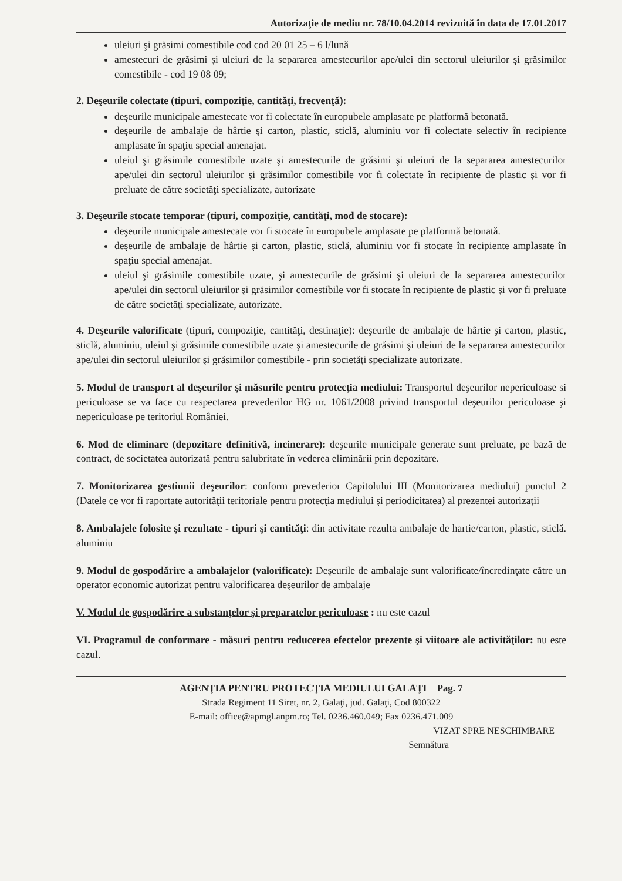Autorizaţie de mediu nr. 78/10.04.2014 revizuită în data de 17.01.2017
uleiuri şi grăsimi comestibile cod cod 20 01 25 – 6 l/lună
amestecuri de grăsimi şi uleiuri de la separarea amestecurilor ape/ulei din sectorul uleiurilor şi grăsimilor comestibile - cod 19 08 09;
2. Deşeurile colectate (tipuri, compoziţie, cantităţi, frecvenţă):
deşeurile municipale amestecate vor fi colectate în europubele amplasate pe platformă betonată.
deşeurile de ambalaje de hârtie şi carton, plastic, sticlă, aluminiu vor fi colectate selectiv în recipiente amplasate în spaţiu special amenajat.
uleiul şi grăsimile comestibile uzate şi amestecurile de grăsimi şi uleiuri de la separarea amestecurilor ape/ulei din sectorul uleiurilor şi grăsimilor comestibile vor fi colectate în recipiente de plastic şi vor fi preluate de către societăţi specializate, autorizate
3. Deşeurile stocate temporar (tipuri, compoziţie, cantităţi, mod de stocare):
deşeurile municipale amestecate vor fi stocate în europubele amplasate pe platformă betonată.
deşeurile de ambalaje de hârtie şi carton, plastic, sticlă, aluminiu vor fi stocate în recipiente amplasate în spaţiu special amenajat.
uleiul şi grăsimile comestibile uzate, şi amestecurile de grăsimi şi uleiuri de la separarea amestecurilor ape/ulei din sectorul uleiurilor şi grăsimilor comestibile vor fi stocate în recipiente de plastic şi vor fi preluate de către societăţi specializate, autorizate.
4. Deşeurile valorificate (tipuri, compoziţie, cantităţi, destinaţie): deşeurile de ambalaje de hârtie şi carton, plastic, sticlă, aluminiu, uleiul şi grăsimile comestibile uzate şi amestecurile de grăsimi şi uleiuri de la separarea amestecurilor ape/ulei din sectorul uleiurilor şi grăsimilor comestibile - prin societăţi specializate autorizate.
5. Modul de transport al deşeurilor şi măsurile pentru protecţia mediului: Transportul deşeurilor nepericuloase si periculoase se va face cu respectarea prevederilor HG nr. 1061/2008 privind transportul deşeurilor periculoase şi nepericuloase pe teritoriul României.
6. Mod de eliminare (depozitare definitivă, incinerare): deşeurile municipale generate sunt preluate, pe bază de contract, de societatea autorizată pentru salubritate în vederea eliminării prin depozitare.
7. Monitorizarea gestiunii deşeurilor: conform prevederior Capitolului III (Monitorizarea mediului) punctul 2 (Datele ce vor fi raportate autorităţii teritoriale pentru protecţia mediului şi periodicitatea) al prezentei autorizaţii
8. Ambalajele folosite şi rezultate - tipuri şi cantităţi: din activitate rezulta ambalaje de hartie/carton, plastic, sticlă. aluminiu
9. Modul de gospodărire a ambalajelor (valorificate): Deşeurile de ambalaje sunt valorificate/încredinţate către un operator economic autorizat pentru valorificarea deşeurilor de ambalaje
V. Modul de gospodărire a substanţelor şi preparatelor periculoase : nu este cazul
VI. Programul de conformare - măsuri pentru reducerea efectelor prezente şi viitoare ale activităţilor: nu este cazul.
AGENŢIA PENTRU PROTECŢIA MEDIULUI GALAŢI Pag. 7
Strada Regiment 11 Siret, nr. 2, Galaţi, jud. Galaţi, Cod 800322
E-mail: office@apmgl.anpm.ro; Tel. 0236.460.049; Fax 0236.471.009
VIZAT SPRE NESCHIMBARE
Semnătura